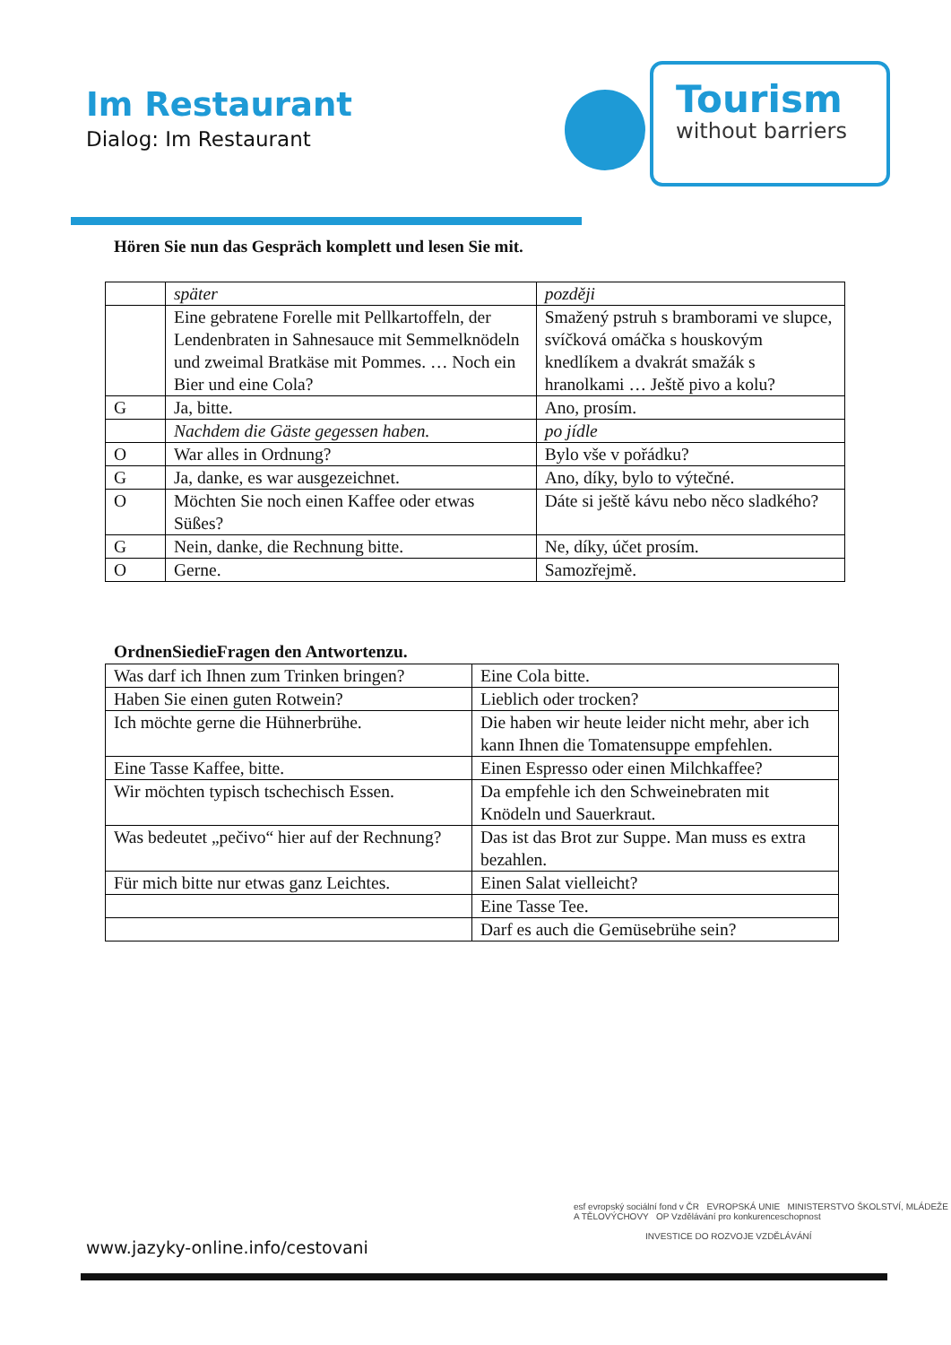Im Restaurant
Dialog: Im Restaurant
Tourism
without barriers
Hören Sie nun das Gespräch komplett und lesen Sie mit.
| | später | později |
| | Eine gebratene Forelle mit Pellkartoffeln, der Lendenbraten in Sahnesauce mit Semmelknödeln und zweimal Bratkäse mit Pommes. … Noch ein Bier und eine Cola? | Smažený pstruh s bramborami ve slupce, svíčková omáčka s houskovým knedlíkem a dvakrát smažák s hranolkami … Ještě pivo a kolu? |
| G | Ja, bitte. | Ano, prosím. |
| | Nachdem die Gäste gegessen haben. | po jídle |
| O | War alles in Ordnung? | Bylo vše v pořádku? |
| G | Ja, danke, es war ausgezeichnet. | Ano, díky, bylo to výtečné. |
| O | Möchten Sie noch einen Kaffee oder etwas Süßes? | Dáte si ještě kávu nebo něco sladkého? |
| G | Nein, danke, die Rechnung bitte. | Ne, díky, účet prosím. |
| O | Gerne. | Samozřejmě. |
OrdnenSiedieFragen den Antwortenzu.
| Was darf ich Ihnen zum Trinken bringen? | Eine Cola bitte. |
| Haben Sie einen guten Rotwein? | Lieblich oder trocken? |
| Ich möchte gerne die Hühnerbrühe. | Die haben wir heute leider nicht mehr, aber ich kann Ihnen die Tomatensuppe empfehlen. |
| Eine Tasse Kaffee, bitte. | Einen Espresso oder einen Milchkaffee? |
| Wir möchten typisch tschechisch Essen. | Da empfehle ich den Schweinebraten mit Knödeln und Sauerkraut. |
| Was bedeutet „pečivo“ hier auf der Rechnung? | Das ist das Brot zur Suppe. Man muss es extra bezahlen. |
| Für mich bitte nur etwas ganz Leichtes. | Einen Salat vielleicht? |
| | Eine Tasse Tee. |
| | Darf es auch die Gemüsebrühe sein? |
esf evropský sociální fond v ČR EVROPSKÁ UNIE MINISTERSTVO ŠKOLSTVÍ, MLÁDEŽE A TĚLOVÝCHOVY OP Vzdělávání pro konkurenceschopnost
INVESTICE DO ROZVOJE VZDĚLÁVÁNÍ
www.jazyky-online.info/cestovani